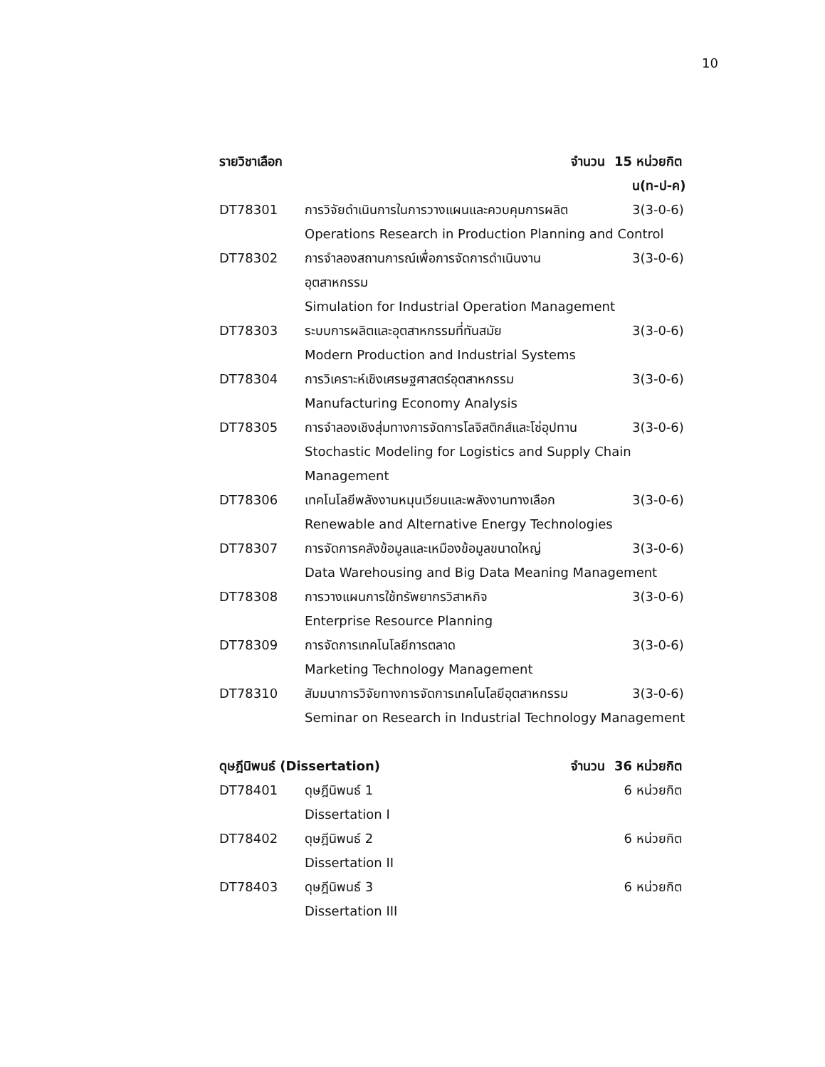10
| รายวิชาเลือก จำนวน 15 | | หน่วยกิต |
| | | น(ท-ป-ค) |
| DT78301 | การวิจัยดำเนินการในการวางแผนและควบคุมการผลิต | 3(3-0-6) |
| | Operations Research in Production Planning and Control | |
| DT78302 | การจำลองสถานการณ์เพื่อการจัดการดำเนินงาน | 3(3-0-6) |
| | อุตสาหกรรม | |
| | Simulation for Industrial Operation Management | |
| DT78303 | ระบบการผลิตและอุตสาหกรรมที่ทันสมัย | 3(3-0-6) |
| | Modern Production and Industrial Systems | |
| DT78304 | การวิเคราะห์เชิงเศรษฐศาสตร์อุตสาหกรรม | 3(3-0-6) |
| | Manufacturing Economy Analysis | |
| DT78305 | การจำลองเชิงสุ่มทางการจัดการโลจิสติกส์และโซ่อุปทาน | 3(3-0-6) |
| | Stochastic Modeling for Logistics and Supply Chain | |
| | Management | |
| DT78306 | เทคโนโลยีพลังงานหมุนเวียนและพลังงานทางเลือก | 3(3-0-6) |
| | Renewable and Alternative Energy Technologies | |
| DT78307 | การจัดการคลังข้อมูลและเหมืองข้อมูลขนาดใหญ่ | 3(3-0-6) |
| | Data Warehousing and Big Data Meaning Management | |
| DT78308 | การวางแผนการใช้ทรัพยากรวิสาหกิจ | 3(3-0-6) |
| | Enterprise Resource Planning | |
| DT78309 | การจัดการเทคโนโลยีการตลาด | 3(3-0-6) |
| | Marketing Technology Management | |
| DT78310 | สัมมนาการวิจัยทางการจัดการเทคโนโลยีอุตสาหกรรม | 3(3-0-6) |
| | Seminar on Research in Industrial Technology Management | |
| ดุษฎีนิพนธ์ (Dissertation) จำนวน 36 | | หน่วยกิต |
| DT78401 | ดุษฎีนิพนธ์ 1 6 | หน่วยกิต |
| | Dissertation I | |
| DT78402 | ดุษฎีนิพนธ์ 2 6 | หน่วยกิต |
| | Dissertation II | |
| DT78403 | ดุษฎีนิพนธ์ 3 6 | หน่วยกิต |
| | Dissertation III | |